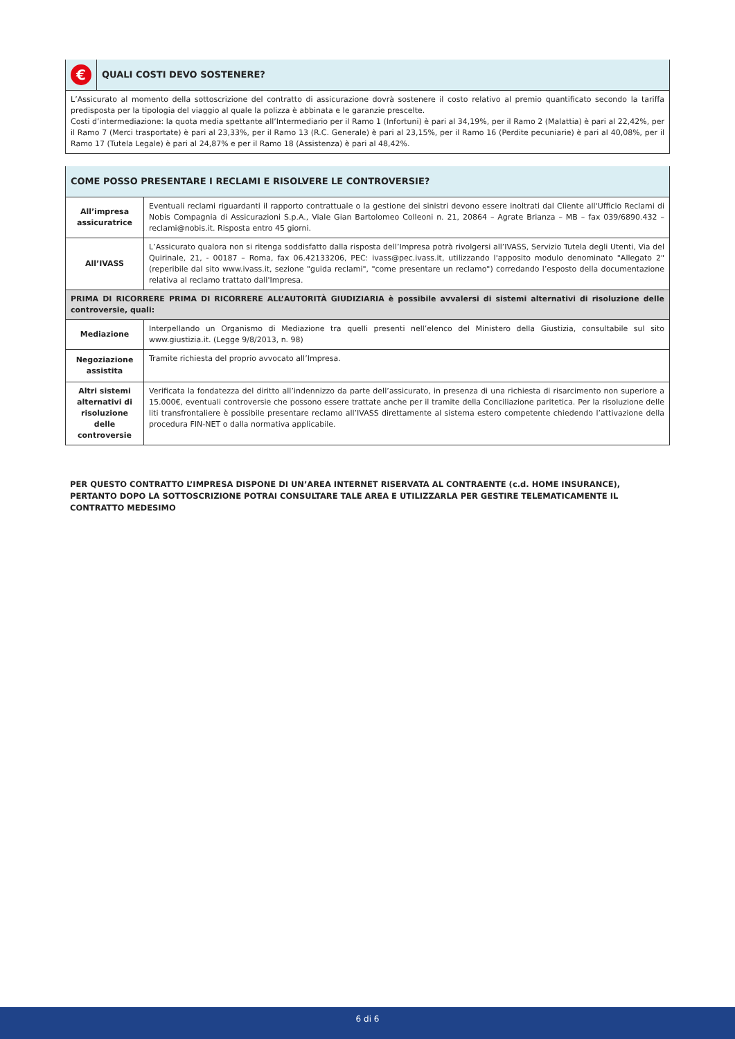| € | QUALI COSTI DEVO SOSTENERE? |
| L’Assicurato al momento della sottoscrizione del contratto di assicurazione dovrà sostenere il costo relativo al premio quantificato secondo la tariffa predisposta per la tipologia del viaggio al quale la polizza è abbinata e le garanzie prescelte. Costi d’intermediazione: la quota media spettante all’Intermediario per il Ramo 1 (Infortuni) è pari al 34,19%, per il Ramo 2 (Malattia) è pari al 22,42%, per il Ramo 7 (Merci trasportate) è pari al 23,33%, per il Ramo 13 (R.C. Generale) è pari al 23,15%, per il Ramo 16 (Perdite pecuniarie) è pari al 40,08%, per il Ramo 17 (Tutela Legale) è pari al 24,87% e per il Ramo 18 (Assistenza) è pari al 48,42%. | |
| COME POSSO PRESENTARE I RECLAMI E RISOLVERE LE CONTROVERSIE? | |
| --- | --- |
| All’impresa assicuratrice | Eventuali reclami riguardanti il rapporto contrattuale o la gestione dei sinistri devono essere inoltrati dal Cliente all'Ufficio Reclami di Nobis Compagnia di Assicurazioni S.p.A., Viale Gian Bartolomeo Colleoni n. 21, 20864 – Agrate Brianza – MB – fax 039/6890.432 – reclami@nobis.it. Risposta entro 45 giorni. |
| All’IVASS | L’Assicurato qualora non si ritenga soddisfatto dalla risposta dell’Impresa potrà rivolgersi all’IVASS, Servizio Tutela degli Utenti, Via del Quirinale, 21, - 00187 – Roma, fax 06.42133206, PEC: ivass@pec.ivass.it, utilizzando l'apposito modulo denominato "Allegato 2" (reperibile dal sito www.ivass.it, sezione "guida reclami", "come presentare un reclamo") corredando l’esposto della documentazione relativa al reclamo trattato dall'Impresa. |
| PRIMA DI RICORRERE PRIMA DI RICORRERE ALL’AUTORITÀ GIUDIZIARIA è possibile avvalersi di sistemi alternativi di risoluzione delle controversie, quali: | |
| Mediazione | Interpellando un Organismo di Mediazione tra quelli presenti nell’elenco del Ministero della Giustizia, consultabile sul sito www.giustizia.it. (Legge 9/8/2013, n. 98) |
| Negoziazione assistita | Tramite richiesta del proprio avvocato all’Impresa. |
| Altri sistemi alternativi di risoluzione delle controversie | Verificata la fondatezza del diritto all’indennizzo da parte dell’assicurato, in presenza di una richiesta di risarcimento non superiore a 15.000€, eventuali controversie che possono essere trattate anche per il tramite della Conciliazione paritetica. Per la risoluzione delle liti transfrontaliere è possibile presentare reclamo all’IVASS direttamente al sistema estero competente chiedendo l’attivazione della procedura FIN-NET o dalla normativa applicabile. |
PER QUESTO CONTRATTO L’IMPRESA DISPONE DI UN’AREA INTERNET RISERVATA AL CONTRAENTE (c.d. HOME INSURANCE), PERTANTO DOPO LA SOTTOSCRIZIONE POTRAI CONSULTARE TALE AREA E UTILIZZARLA PER GESTIRE TELEMATICAMENTE IL CONTRATTO MEDESIMO
6 di 6